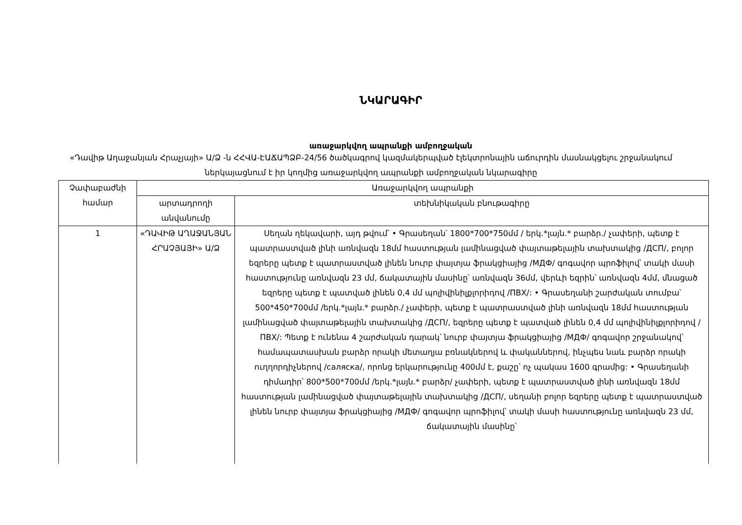ՆԿԱՐԱԳԻՐ
առաջարկվող ապրանքի ամբողջական
«Դավիթ Աղաջանյան Հրաչյայի» Ա/Ձ -ն ՀՀՎԱ-ԷԱՃԱՊՁԲ-24/56 ծածկագրով կազմակերպված էլեկտրոնային աճուրդին մասնակցելու շրջանակում ներկայացնում է իր կողմից առաջարկվող ապրանքի ամբողջական նկարագիրը
| Չափաբաժնի համար | Առաջարկվող ապրանքի | |
| --- | --- | --- |
| | արտադրողի անվանումը | տեխնիկական բնութագիրը |
| 1 | «ԴԱՎԻԹ ԱՂԱՋԱՆՅԱՆ ՀՐԱՉՅԱՅԻ» Ա/Ձ | Սեղան ղեկավարի, այդ թվում՝ • Գրասեղան՝ 1800*700*750մմ / երկ.*լայն.* բարձր./ չափերի, պետք է պատրաստված լինի առնվազն 18մմ հաստության լամինացված փայտաթելային տախտակից /ДСП/, բոլոր եզրերը պետք է պատրաստված լինեն նուրբ փայտյա ֆրակցիայից /МДФ/ գոգավոր պրոֆիլով՝ տակի մասի հաստությունը առնվազն 23 մմ, ճակատային մասինը՝ առնվազն 36մմ, վերևի եզրին՝ առնվազն 4մմ, մնացած եզրերը պետք է պատված լինեն 0,4 մմ պոլիվինիլքլորիդով /ПВХ/: • Գրասեղանի շարժական տումբա՝ 500*450*700մմ /երկ.*լայն.* բարձր./ չափերի, պետք է պատրաստված լինի առնվազն 18մմ հաստության լամինացված փայտաթելային տախտակից /ДСП/, եզրերը պետք է պատված լինեն 0,4 մմ պոլիվինիլքլորիդով /ПВХ/: Պետք է ունենա 4 շարժական դարակ՝ նուրբ փայտյա ֆրակցիայից /МДФ/ գոգավոր շրջանակով՝ համապատասխան բարձր որակի մետաղյա բռնակներով և փականներով, ինչպես նաև բարձր որակի ուղղորդիչներով /саляска/, որոնց երկարությունը 400մմ է, քաշը՝ ոչ պակաս 1600 գրամից: • Գրասեղանի դիմադիր՝ 800*500*700մմ /երկ.*լայն.* բարձր/ չափերի, պետք է պատրաստված լինի առնվազն 18մմ հաստության լամինացված փայտաթելային տախտակից /ДСП/, սեղանի բոլոր եզրերը պետք է պատրաստված լինեն նուրբ փայտյա ֆրակցիայից /МДФ/ գոգավոր պրոֆիլով՝ տակի մասի հաստությունը առնվազն 23 մմ, ճակատային մասինը՝ |